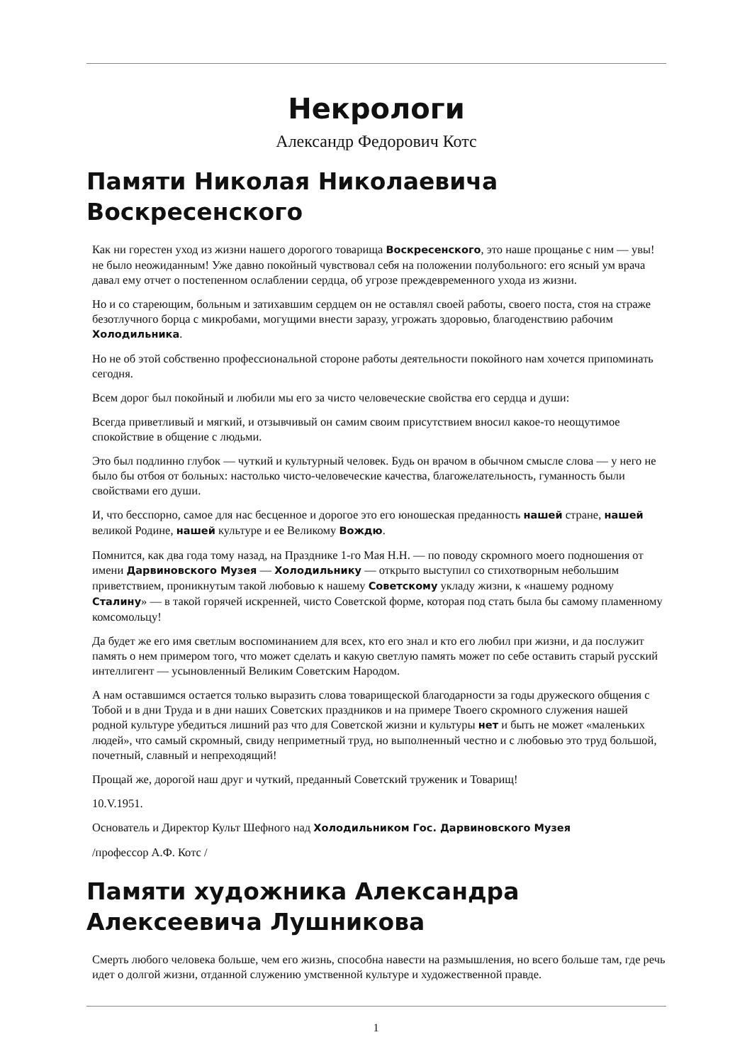Некрологи
Александр Федорович Котс
Памяти Николая Николаевича Воскресенского
Как ни горестен уход из жизни нашего дорогого товарища Воскресенского, это наше прощанье с ним — увы! не было неожиданным! Уже давно покойный чувствовал себя на положении полубольного: его ясный ум врача давал ему отчет о постепенном ослаблении сердца, об угрозе преждевременного ухода из жизни.
Но и со стареющим, больным и затихавшим сердцем он не оставлял своей работы, своего поста, стоя на страже безотлучного борца с микробами, могущими внести заразу, угрожать здоровью, благоденствию рабочим Холодильника.
Но не об этой собственно профессиональной стороне работы деятельности покойного нам хочется припоминать сегодня.
Всем дорог был покойный и любили мы его за чисто человеческие свойства его сердца и души:
Всегда приветливый и мягкий, и отзывчивый он самим своим присутствием вносил какое-то неощутимое спокойствие в общение с людьми.
Это был подлинно глубок — чуткий и культурный человек. Будь он врачом в обычном смысле слова — у него не было бы отбоя от больных: настолько чисто-человеческие качества, благожелательность, гуманность были свойствами его души.
И, что бесспорно, самое для нас бесценное и дорогое это его юношеская преданность нашей стране, нашей великой Родине, нашей культуре и ее Великому Вождю.
Помнится, как два года тому назад, на Празднике 1-го Мая Н.Н. — по поводу скромного моего подношения от имени Дарвиновского Музея — Холодильнику — открыто выступил со стихотворным небольшим приветствием, проникнутым такой любовью к нашему Советскому укладу жизни, к «нашему родному Сталину» — в такой горячей искренней, чисто Советской форме, которая под стать была бы самому пламенному комсомольцу!
Да будет же его имя светлым воспоминанием для всех, кто его знал и кто его любил при жизни, и да послужит память о нем примером того, что может сделать и какую светлую память может по себе оставить старый русский интеллигент — усыновленный Великим Советским Народом.
А нам оставшимся остается только выразить слова товарищеской благодарности за годы дружеского общения с Тобой и в дни Труда и в дни наших Советских праздников и на примере Твоего скромного служения нашей родной культуре убедиться лишний раз что для Советской жизни и культуры нет и быть не может «маленьких людей», что самый скромный, свиду неприметный труд, но выполненный честно и с любовью это труд большой, почетный, славный и непреходящий!
Прощай же, дорогой наш друг и чуткий, преданный Советский труженик и Товарищ!
10.V.1951.
Основатель и Директор Культ Шефного над Холодильником Гос. Дарвиновского Музея
/профессор А.Ф. Котс /
Памяти художника Александра Алексеевича Лушникова
Смерть любого человека больше, чем его жизнь, способна навести на размышления, но всего больше там, где речь идет о долгой жизни, отданной служению умственной культуре и художественной правде.
1